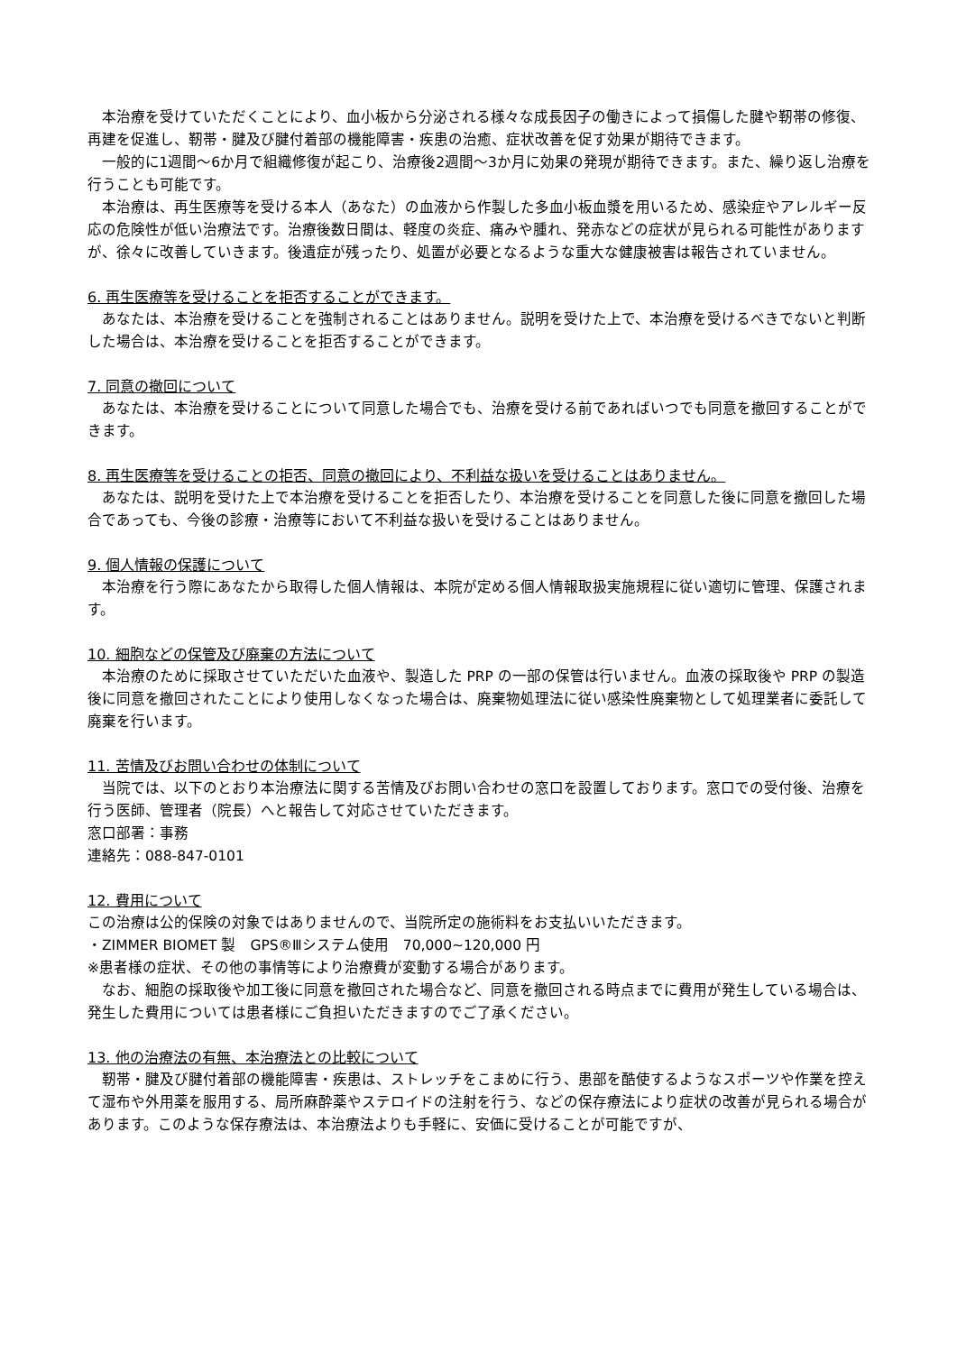本治療を受けていただくことにより、血小板から分泌される様々な成長因子の働きによって損傷した腱や靭帯の修復、再建を促進し、靭帯・腱及び腱付着部の機能障害・疾患の治癒、症状改善を促す効果が期待できます。
一般的に1週間〜6か月で組織修復が起こり、治療後2週間〜3か月に効果の発現が期待できます。また、繰り返し治療を行うことも可能です。
本治療は、再生医療等を受ける本人（あなた）の血液から作製した多血小板血漿を用いるため、感染症やアレルギー反応の危険性が低い治療法です。治療後数日間は、軽度の炎症、痛みや腫れ、発赤などの症状が見られる可能性がありますが、徐々に改善していきます。後遺症が残ったり、処置が必要となるような重大な健康被害は報告されていません。
6. 再生医療等を受けることを拒否することができます。
あなたは、本治療を受けることを強制されることはありません。説明を受けた上で、本治療を受けるべきでないと判断した場合は、本治療を受けることを拒否することができます。
7. 同意の撤回について
あなたは、本治療を受けることについて同意した場合でも、治療を受ける前であればいつでも同意を撤回することができます。
8. 再生医療等を受けることの拒否、同意の撤回により、不利益な扱いを受けることはありません。
あなたは、説明を受けた上で本治療を受けることを拒否したり、本治療を受けることを同意した後に同意を撤回した場合であっても、今後の診療・治療等において不利益な扱いを受けることはありません。
9. 個人情報の保護について
本治療を行う際にあなたから取得した個人情報は、本院が定める個人情報取扱実施規程に従い適切に管理、保護されます。
10. 細胞などの保管及び廃棄の方法について
本治療のために採取させていただいた血液や、製造した PRP の一部の保管は行いません。血液の採取後や PRP の製造後に同意を撤回されたことにより使用しなくなった場合は、廃棄物処理法に従い感染性廃棄物として処理業者に委託して廃棄を行います。
11. 苦情及びお問い合わせの体制について
当院では、以下のとおり本治療法に関する苦情及びお問い合わせの窓口を設置しております。窓口での受付後、治療を行う医師、管理者（院長）へと報告して対応させていただきます。
窓口部署：事務
連絡先：088-847-0101
12. 費用について
この治療は公的保険の対象ではありませんので、当院所定の施術料をお支払いいただきます。
・ZIMMER BIOMET 製　GPS®Ⅲシステム使用　70,000~120,000 円
※患者様の症状、その他の事情等により治療費が変動する場合があります。
なお、細胞の採取後や加工後に同意を撤回された場合など、同意を撤回される時点までに費用が発生している場合は、発生した費用については患者様にご負担いただきますのでご了承ください。
13. 他の治療法の有無、本治療法との比較について
靭帯・腱及び腱付着部の機能障害・疾患は、ストレッチをこまめに行う、患部を酷使するようなスポーツや作業を控えて湿布や外用薬を服用する、局所麻酔薬やステロイドの注射を行う、などの保存療法により症状の改善が見られる場合があります。このような保存療法は、本治療法よりも手軽に、安価に受けることが可能ですが、